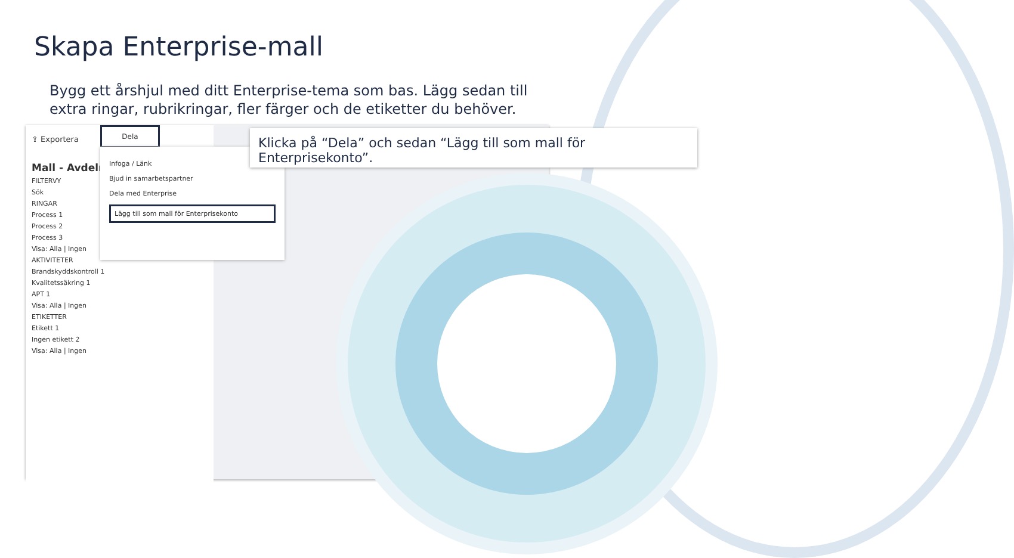Skapa Enterprise-mall
Bygg ett årshjul med ditt Enterprise-tema som bas. Lägg sedan till extra ringar, rubrikringar, fler färger och de etiketter du behöver.
⇪ Exportera
Mall - Avdelni
FILTERVY
Sök
RINGAR
Process 1
Process 2
Process 3
Visa: Alla | Ingen
AKTIVITETER
Brandskyddskontroll 1
Kvalitetssäkring 1
APT 1
Visa: Alla | Ingen
ETIKETTER
Etikett 1
Ingen etikett 2
Visa: Alla | Ingen
Dela
Infoga / Länk
Bjud in samarbetspartner
Dela med Enterprise
Lägg till som mall för Enterprisekonto
Klicka på “Dela” och sedan “Lägg till som mall för Enterprisekonto”.